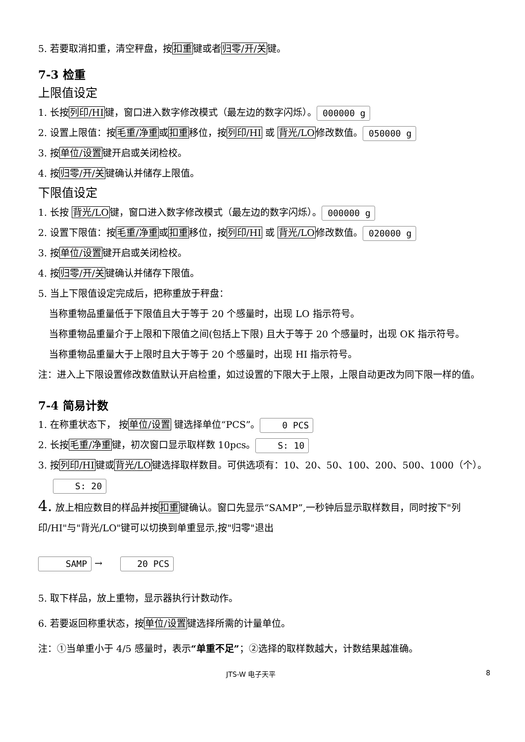5. 若要取消扣重，清空秤盘，按扣重键或者归零/开/关键。
7-3 检重
上限值设定
1. 长按列印/HI键，窗口进入数字修改模式（最左边的数字闪烁）。 000000 g
2. 设置上限值：按毛重/净重或扣重移位，按列印/HI 或 背光/LO修改数值。 050000 g
3. 按单位/设置键开启或关闭检校。
4. 按归零/开/关键确认并储存上限值。
下限值设定
1. 长按 背光/LO键，窗口进入数字修改模式（最左边的数字闪烁）。 000000 g
2. 设置下限值：按毛重/净重或扣重移位，按列印/HI 或 背光/LO修改数值。 020000 g
3. 按单位/设置键开启或关闭检校。
4. 按归零/开/关键确认并储存下限值。
5. 当上下限值设定完成后，把称重放于秤盘：
当称重物品重量低于下限值且大于等于 20 个感量时，出现 LO 指示符号。
当称重物品重量介于上限和下限值之间(包括上下限) 且大于等于 20 个感量时，出现 OK 指示符号。
当称重物品重量大于上限时且大于等于 20 个感量时，出现 HI 指示符号。
注：进入上下限设置修改数值默认开启检重，如过设置的下限大于上限，上限自动更改为同下限一样的值。
7-4 简易计数
1. 在称重状态下， 按单位/设置 键选择单位“PCS”。 0 PCS
2. 长按毛重/净重键，初次窗口显示取样数 10pcs。 S: 10
3. 按列印/HI键或背光/LO键选择取样数目。可供选项有：10、20、50、100、200、500、1000（个）。
S: 20
4. 放上相应数目的样品并按扣重键确认。窗口先显示“SAMP”,一秒钟后显示取样数目，同时按下"列印/HI"与"背光/LO"键可以切换到单重显示,按"归零"退出
SAMP → 20 PCS
5. 取下样品，放上重物，显示器执行计数动作。
6. 若要返回称重状态，按单位/设置键选择所需的计量单位。
注：①当单重小于 4/5 感量时，表示“单重不足”；②选择的取样数越大，计数结果越准确。
JTS-W 电子天平 8